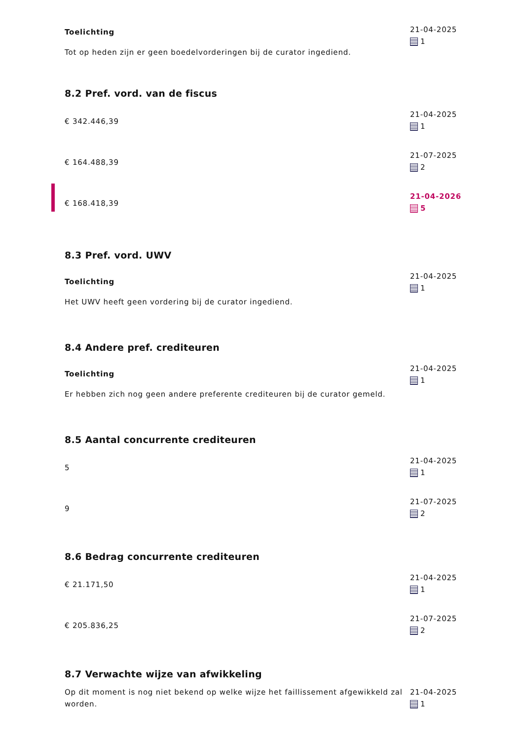Toelichting
Tot op heden zijn er geen boedelvorderingen bij de curator ingediend.
21-04-2025
1
8.2 Pref. vord. van de fiscus
€ 342.446,39
21-04-2025
1
€ 164.488,39
21-07-2025
2
€ 168.418,39
21-04-2026
5
8.3 Pref. vord. UWV
Toelichting
Het UWV heeft geen vordering bij de curator ingediend.
21-04-2025
1
8.4 Andere pref. crediteuren
Toelichting
Er hebben zich nog geen andere preferente crediteuren bij de curator gemeld.
21-04-2025
1
8.5 Aantal concurrente crediteuren
5
21-04-2025
1
9
21-07-2025
2
8.6 Bedrag concurrente crediteuren
€ 21.171,50
21-04-2025
1
€ 205.836,25
21-07-2025
2
8.7 Verwachte wijze van afwikkeling
Op dit moment is nog niet bekend op welke wijze het faillissement afgewikkeld zal worden.
21-04-2025
1